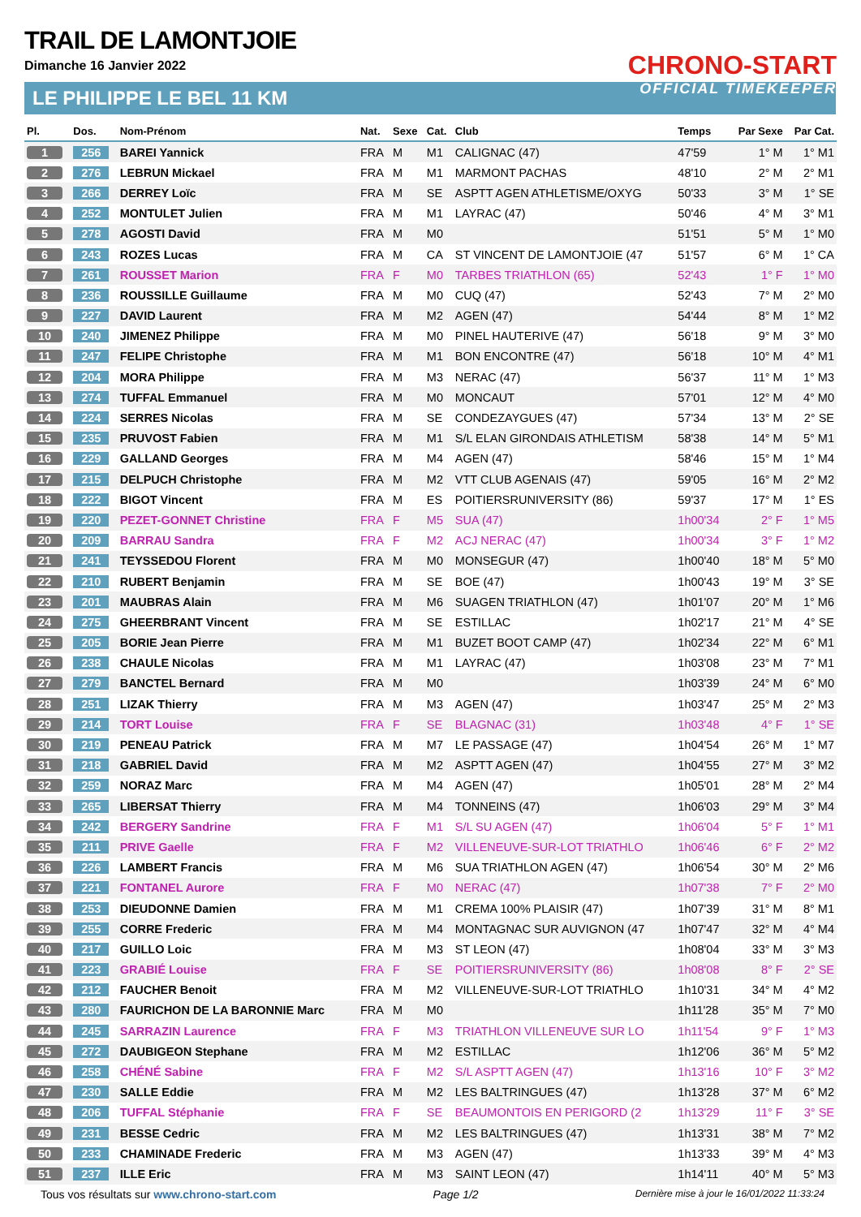TRAIL DE LAMONTJOIE
Dimanche 16 Janvier 2022
LE PHILIPPE LE BEL 11 KM
CHRONO-START
OFFICIAL TIMEKEEPER
| Pl. | Dos. | Nom-Prénom | Nat. | Sexe | Cat. | Club | Temps | Par Sexe | Par Cat. |
| --- | --- | --- | --- | --- | --- | --- | --- | --- | --- |
| 1 | 256 | BAREI Yannick | FRA | M | M1 | CALIGNAC (47) | 47'59 | 1° M | 1° M1 |
| 2 | 276 | LEBRUN Mickael | FRA | M | M1 | MARMONT PACHAS | 48'10 | 2° M | 2° M1 |
| 3 | 266 | DERREY Loïc | FRA | M | SE | ASPTT AGEN ATHLETISME/OXYG | 50'33 | 3° M | 1° SE |
| 4 | 252 | MONTULET Julien | FRA | M | M1 | LAYRAC (47) | 50'46 | 4° M | 3° M1 |
| 5 | 278 | AGOSTI David | FRA | M | M0 | | 51'51 | 5° M | 1° M0 |
| 6 | 243 | ROZES Lucas | FRA | M | CA | ST VINCENT DE LAMONTJOIE (47 | 51'57 | 6° M | 1° CA |
| 7 | 261 | ROUSSET Marion | FRA | F | M0 | TARBES TRIATHLON (65) | 52'43 | 1° F | 1° M0 |
| 8 | 236 | ROUSSILLE Guillaume | FRA | M | M0 | CUQ (47) | 52'43 | 7° M | 2° M0 |
| 9 | 227 | DAVID Laurent | FRA | M | M2 | AGEN (47) | 54'44 | 8° M | 1° M2 |
| 10 | 240 | JIMENEZ Philippe | FRA | M | M0 | PINEL HAUTERIVE (47) | 56'18 | 9° M | 3° M0 |
| 11 | 247 | FELIPE Christophe | FRA | M | M1 | BON ENCONTRE (47) | 56'18 | 10° M | 4° M1 |
| 12 | 204 | MORA Philippe | FRA | M | M3 | NERAC (47) | 56'37 | 11° M | 1° M3 |
| 13 | 274 | TUFFAL Emmanuel | FRA | M | M0 | MONCAUT | 57'01 | 12° M | 4° M0 |
| 14 | 224 | SERRES Nicolas | FRA | M | SE | CONDEZAYGUES (47) | 57'34 | 13° M | 2° SE |
| 15 | 235 | PRUVOST Fabien | FRA | M | M1 | S/L ELAN GIRONDAIS ATHLETISM | 58'38 | 14° M | 5° M1 |
| 16 | 229 | GALLAND Georges | FRA | M | M4 | AGEN (47) | 58'46 | 15° M | 1° M4 |
| 17 | 215 | DELPUCH Christophe | FRA | M | M2 | VTT CLUB AGENAIS (47) | 59'05 | 16° M | 2° M2 |
| 18 | 222 | BIGOT Vincent | FRA | M | ES | POITIERSRUNIVERSITY (86) | 59'37 | 17° M | 1° ES |
| 19 | 220 | PEZET-GONNET Christine | FRA | F | M5 | SUA (47) | 1h00'34 | 2° F | 1° M5 |
| 20 | 209 | BARRAU Sandra | FRA | F | M2 | ACJ NERAC (47) | 1h00'34 | 3° F | 1° M2 |
| 21 | 241 | TEYSSEDOU Florent | FRA | M | M0 | MONSEGUR (47) | 1h00'40 | 18° M | 5° M0 |
| 22 | 210 | RUBERT Benjamin | FRA | M | SE | BOE (47) | 1h00'43 | 19° M | 3° SE |
| 23 | 201 | MAUBRAS Alain | FRA | M | M6 | SUAGEN TRIATHLON (47) | 1h01'07 | 20° M | 1° M6 |
| 24 | 275 | GHEERBRANT Vincent | FRA | M | SE | ESTILLAC | 1h02'17 | 21° M | 4° SE |
| 25 | 205 | BORIE Jean Pierre | FRA | M | M1 | BUZET BOOT CAMP (47) | 1h02'34 | 22° M | 6° M1 |
| 26 | 238 | CHAULE Nicolas | FRA | M | M1 | LAYRAC (47) | 1h03'08 | 23° M | 7° M1 |
| 27 | 279 | BANCTEL Bernard | FRA | M | M0 | | 1h03'39 | 24° M | 6° M0 |
| 28 | 251 | LIZAK Thierry | FRA | M | M3 | AGEN (47) | 1h03'47 | 25° M | 2° M3 |
| 29 | 214 | TORT Louise | FRA | F | SE | BLAGNAC (31) | 1h03'48 | 4° F | 1° SE |
| 30 | 219 | PENEAU Patrick | FRA | M | M7 | LE PASSAGE (47) | 1h04'54 | 26° M | 1° M7 |
| 31 | 218 | GABRIEL David | FRA | M | M2 | ASPTT AGEN (47) | 1h04'55 | 27° M | 3° M2 |
| 32 | 259 | NORAZ Marc | FRA | M | M4 | AGEN (47) | 1h05'01 | 28° M | 2° M4 |
| 33 | 265 | LIBERSAT Thierry | FRA | M | M4 | TONNEINS (47) | 1h06'03 | 29° M | 3° M4 |
| 34 | 242 | BERGERY Sandrine | FRA | F | M1 | S/L SU AGEN (47) | 1h06'04 | 5° F | 1° M1 |
| 35 | 211 | PRIVE Gaelle | FRA | F | M2 | VILLENEUVE-SUR-LOT TRIATHLO | 1h06'46 | 6° F | 2° M2 |
| 36 | 226 | LAMBERT Francis | FRA | M | M6 | SUA TRIATHLON AGEN (47) | 1h06'54 | 30° M | 2° M6 |
| 37 | 221 | FONTANEL Aurore | FRA | F | M0 | NERAC (47) | 1h07'38 | 7° F | 2° M0 |
| 38 | 253 | DIEUDONNE Damien | FRA | M | M1 | CREMA 100% PLAISIR (47) | 1h07'39 | 31° M | 8° M1 |
| 39 | 255 | CORRE Frederic | FRA | M | M4 | MONTAGNAC SUR AUVIGNON (47 | 1h07'47 | 32° M | 4° M4 |
| 40 | 217 | GUILLO Loic | FRA | M | M3 | ST LEON (47) | 1h08'04 | 33° M | 3° M3 |
| 41 | 223 | GRABIÉ Louise | FRA | F | SE | POITIERSRUNIVERSITY (86) | 1h08'08 | 8° F | 2° SE |
| 42 | 212 | FAUCHER Benoit | FRA | M | M2 | VILLENEUVE-SUR-LOT TRIATHLO | 1h10'31 | 34° M | 4° M2 |
| 43 | 280 | FAURICHON DE LA BARONNIE Marc | FRA | M | M0 | | 1h11'28 | 35° M | 7° M0 |
| 44 | 245 | SARRAZIN Laurence | FRA | F | M3 | TRIATHLON VILLENEUVE SUR LO | 1h11'54 | 9° F | 1° M3 |
| 45 | 272 | DAUBIGEON Stephane | FRA | M | M2 | ESTILLAC | 1h12'06 | 36° M | 5° M2 |
| 46 | 258 | CHÉNÉ Sabine | FRA | F | M2 | S/L ASPTT AGEN (47) | 1h13'16 | 10° F | 3° M2 |
| 47 | 230 | SALLE Eddie | FRA | M | M2 | LES BALTRINGUES (47) | 1h13'28 | 37° M | 6° M2 |
| 48 | 206 | TUFFAL Stéphanie | FRA | F | SE | BEAUMONTOIS EN PERIGORD (2 | 1h13'29 | 11° F | 3° SE |
| 49 | 231 | BESSE Cedric | FRA | M | M2 | LES BALTRINGUES (47) | 1h13'31 | 38° M | 7° M2 |
| 50 | 233 | CHAMINADE Frederic | FRA | M | M3 | AGEN (47) | 1h13'33 | 39° M | 4° M3 |
| 51 | 237 | ILLE Eric | FRA | M | M3 | SAINT LEON (47) | 1h14'11 | 40° M | 5° M3 |
Tous vos résultats sur www.chrono-start.com Page 1/2 Dernière mise à jour le 16/01/2022 11:33:24